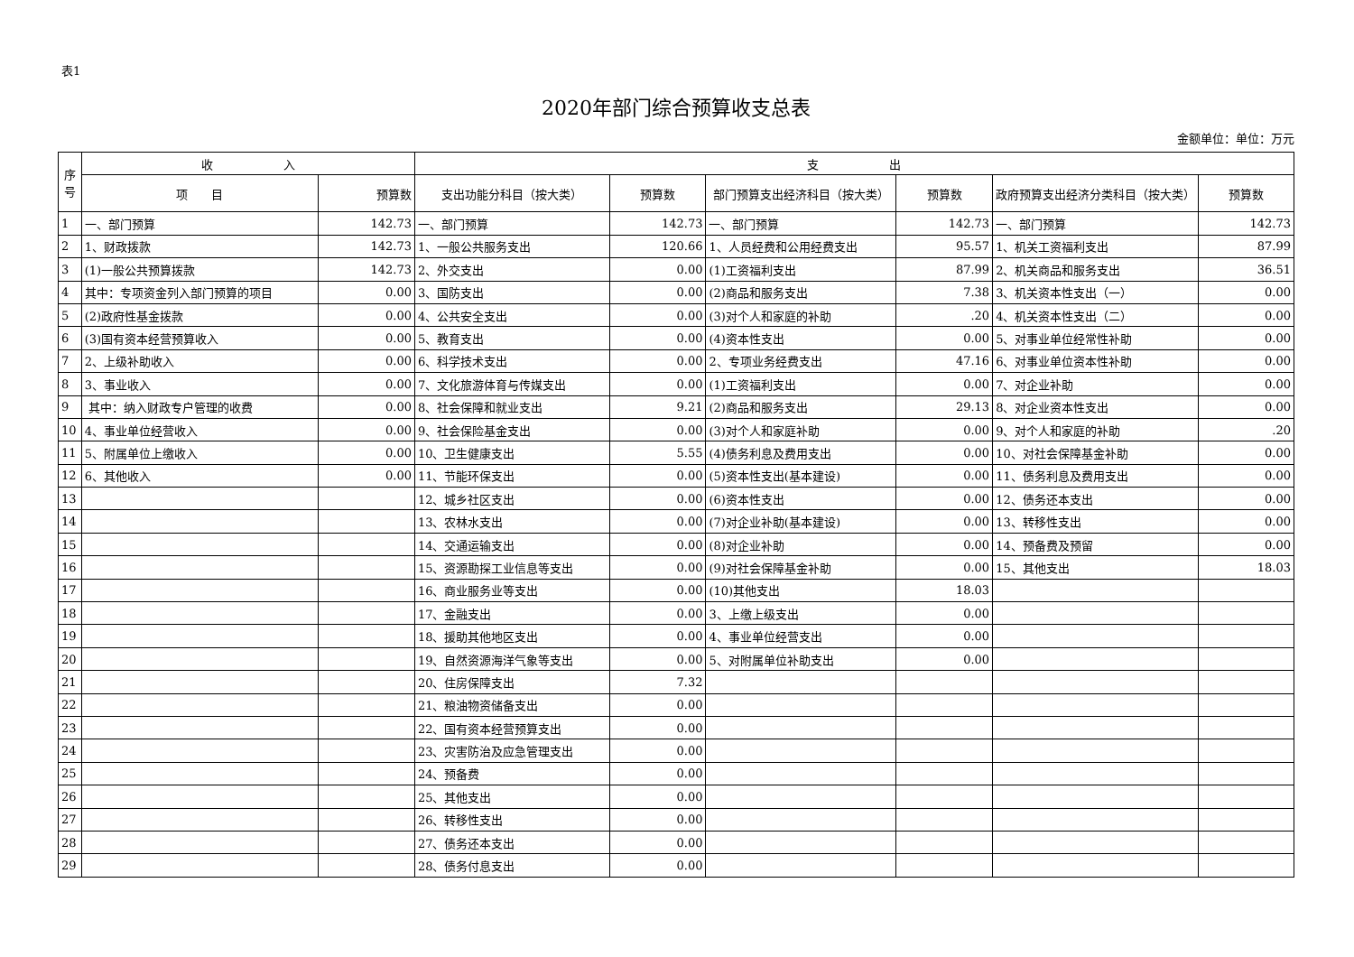表1
2020年部门综合预算收支总表
金额单位：单位：万元
| 序 号 | 收 入 | | 支 出 | | | | | |
| --- | --- | --- | --- | --- | --- | --- | --- | --- |
| | 项 目 | 预算数 | 支出功能分科目（按大类） | 预算数 | 部门预算支出经济科目（按大类） | 预算数 | 政府预算支出经济分类科目（按大类） | 预算数 |
| 1 | 一、部门预算 | 142.73 | 一、部门预算 | 142.73 | 一、部门预算 | 142.73 | 一、部门预算 | 142.73 |
| 2 | 1、财政拨款 | 142.73 | 1、一般公共服务支出 | 120.66 | 1、人员经费和公用经费支出 | 95.57 | 1、机关工资福利支出 | 87.99 |
| 3 | (1)一般公共预算拨款 | 142.73 | 2、外交支出 | 0.00 | (1)工资福利支出 | 87.99 | 2、机关商品和服务支出 | 36.51 |
| 4 | 其中：专项资金列入部门预算的项目 | 0.00 | 3、国防支出 | 0.00 | (2)商品和服务支出 | 7.38 | 3、机关资本性支出（一） | 0.00 |
| 5 | (2)政府性基金拨款 | 0.00 | 4、公共安全支出 | 0.00 | (3)对个人和家庭的补助 | .20 | 4、机关资本性支出（二） | 0.00 |
| 6 | (3)国有资本经营预算收入 | 0.00 | 5、教育支出 | 0.00 | (4)资本性支出 | 0.00 | 5、对事业单位经常性补助 | 0.00 |
| 7 | 2、上级补助收入 | 0.00 | 6、科学技术支出 | 0.00 | 2、专项业务经费支出 | 47.16 | 6、对事业单位资本性补助 | 0.00 |
| 8 | 3、事业收入 | 0.00 | 7、文化旅游体育与传媒支出 | 0.00 | (1)工资福利支出 | 0.00 | 7、对企业补助 | 0.00 |
| 9 | 其中：纳入财政专户管理的收费 | 0.00 | 8、社会保障和就业支出 | 9.21 | (2)商品和服务支出 | 29.13 | 8、对企业资本性支出 | 0.00 |
| 10 | 4、事业单位经营收入 | 0.00 | 9、社会保险基金支出 | 0.00 | (3)对个人和家庭补助 | 0.00 | 9、对个人和家庭的补助 | .20 |
| 11 | 5、附属单位上缴收入 | 0.00 | 10、卫生健康支出 | 5.55 | (4)债务利息及费用支出 | 0.00 | 10、对社会保障基金补助 | 0.00 |
| 12 | 6、其他收入 | 0.00 | 11、节能环保支出 | 0.00 | (5)资本性支出(基本建设) | 0.00 | 11、债务利息及费用支出 | 0.00 |
| 13 | | | 12、城乡社区支出 | 0.00 | (6)资本性支出 | 0.00 | 12、债务还本支出 | 0.00 |
| 14 | | | 13、农林水支出 | 0.00 | (7)对企业补助(基本建设) | 0.00 | 13、转移性支出 | 0.00 |
| 15 | | | 14、交通运输支出 | 0.00 | (8)对企业补助 | 0.00 | 14、预备费及预留 | 0.00 |
| 16 | | | 15、资源勘探工业信息等支出 | 0.00 | (9)对社会保障基金补助 | 0.00 | 15、其他支出 | 18.03 |
| 17 | | | 16、商业服务业等支出 | 0.00 | (10)其他支出 | 18.03 | | |
| 18 | | | 17、金融支出 | 0.00 | 3、上缴上级支出 | 0.00 | | |
| 19 | | | 18、援助其他地区支出 | 0.00 | 4、事业单位经营支出 | 0.00 | | |
| 20 | | | 19、自然资源海洋气象等支出 | 0.00 | 5、对附属单位补助支出 | 0.00 | | |
| 21 | | | 20、住房保障支出 | 7.32 | | | | |
| 22 | | | 21、粮油物资储备支出 | 0.00 | | | | |
| 23 | | | 22、国有资本经营预算支出 | 0.00 | | | | |
| 24 | | | 23、灾害防治及应急管理支出 | 0.00 | | | | |
| 25 | | | 24、预备费 | 0.00 | | | | |
| 26 | | | 25、其他支出 | 0.00 | | | | |
| 27 | | | 26、转移性支出 | 0.00 | | | | |
| 28 | | | 27、债务还本支出 | 0.00 | | | | |
| 29 | | | 28、债务付息支出 | 0.00 | | | | |